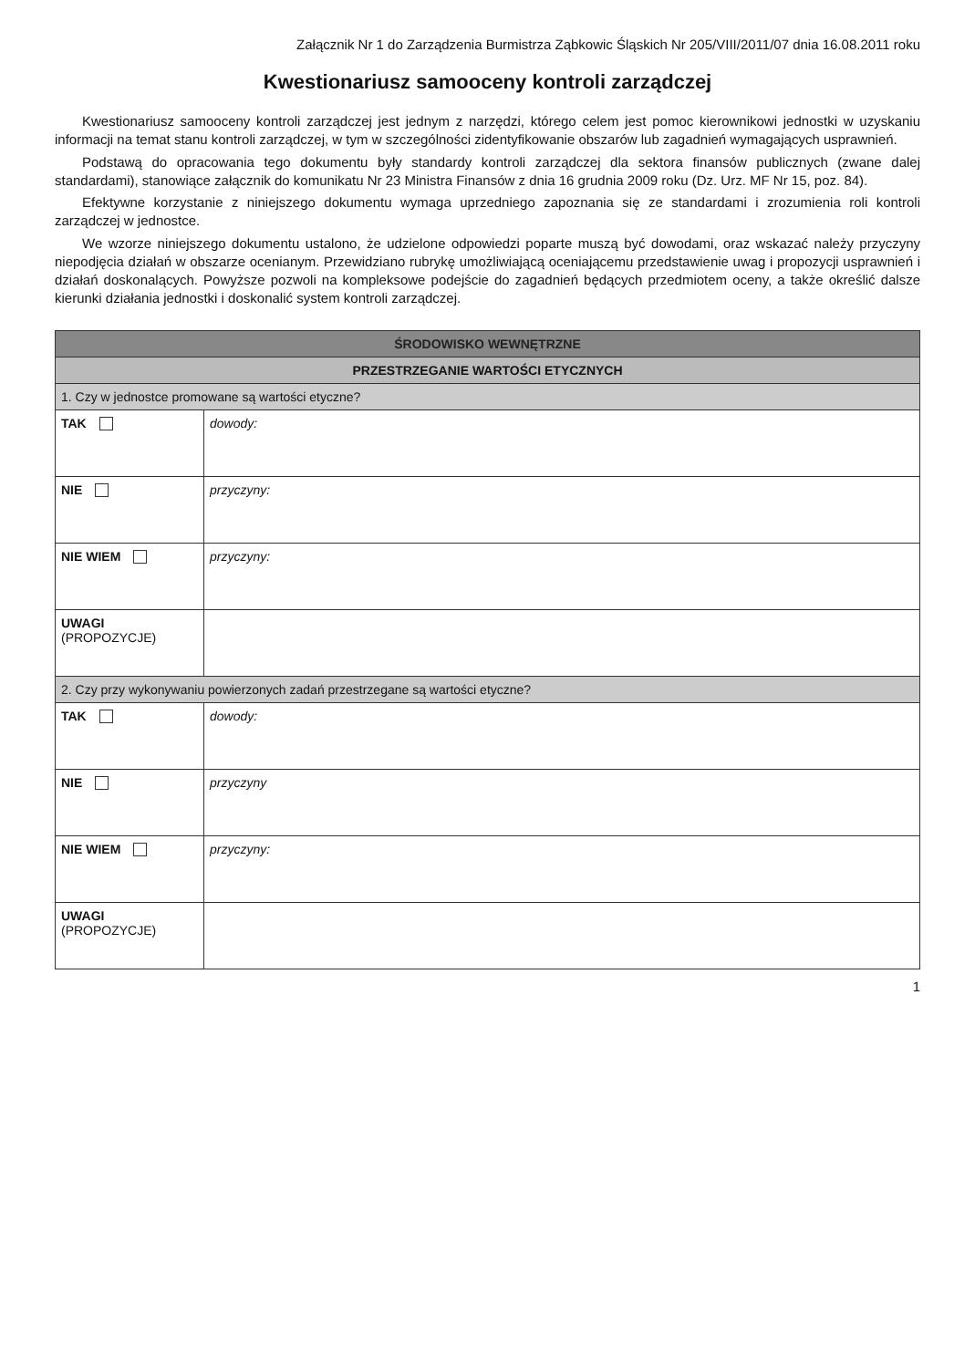Załącznik Nr 1 do Zarządzenia Burmistrza Ząbkowic Śląskich Nr 205/VIII/2011/07 dnia 16.08.2011 roku
Kwestionariusz samooceny kontroli zarządczej
Kwestionariusz samooceny kontroli zarządczej jest jednym z narzędzi, którego celem jest pomoc kierownikowi jednostki w uzyskaniu informacji na temat stanu kontroli zarządczej, w tym w szczególności zidentyfikowanie obszarów lub zagadnień wymagających usprawnień.
Podstawą do opracowania tego dokumentu były standardy kontroli zarządczej dla sektora finansów publicznych (zwane dalej standardami), stanowiące załącznik do komunikatu Nr 23 Ministra Finansów z dnia 16 grudnia 2009 roku (Dz. Urz. MF Nr 15, poz. 84).
Efektywne korzystanie z niniejszego dokumentu wymaga uprzedniego zapoznania się ze standardami i zrozumienia roli kontroli zarządczej w jednostce.
We wzorze niniejszego dokumentu ustalono, że udzielone odpowiedzi poparte muszą być dowodami, oraz wskazać należy przyczyny niepodjęcia działań w obszarze ocenianym. Przewidziano rubrykę umożliwiającą oceniającemu przedstawienie uwag i propozycji usprawnień i działań doskonalących. Powyższe pozwoli na kompleksowe podejście do zagadnień będących przedmiotem oceny, a także określić dalsze kierunki działania jednostki i doskonalić system kontroli zarządczej.
| ŚRODOWISKO WEWNĘTRZNE | |
| --- | --- |
| PRZESTRZEGANIE WARTOŚCI ETYCZNYCH | |
| 1. Czy w jednostce promowane są wartości etyczne? | |
| TAK | dowody: |
| NIE | przyczyny: |
| NIE WIEM | przyczyny: |
| UWAGI (PROPOZYCJE) | |
| 2. Czy przy wykonywaniu powierzonych zadań przestrzegane są wartości etyczne? | |
| TAK | dowody: |
| NIE | przyczyny |
| NIE WIEM | przyczyny: |
| UWAGI (PROPOZYCJE) | |
1